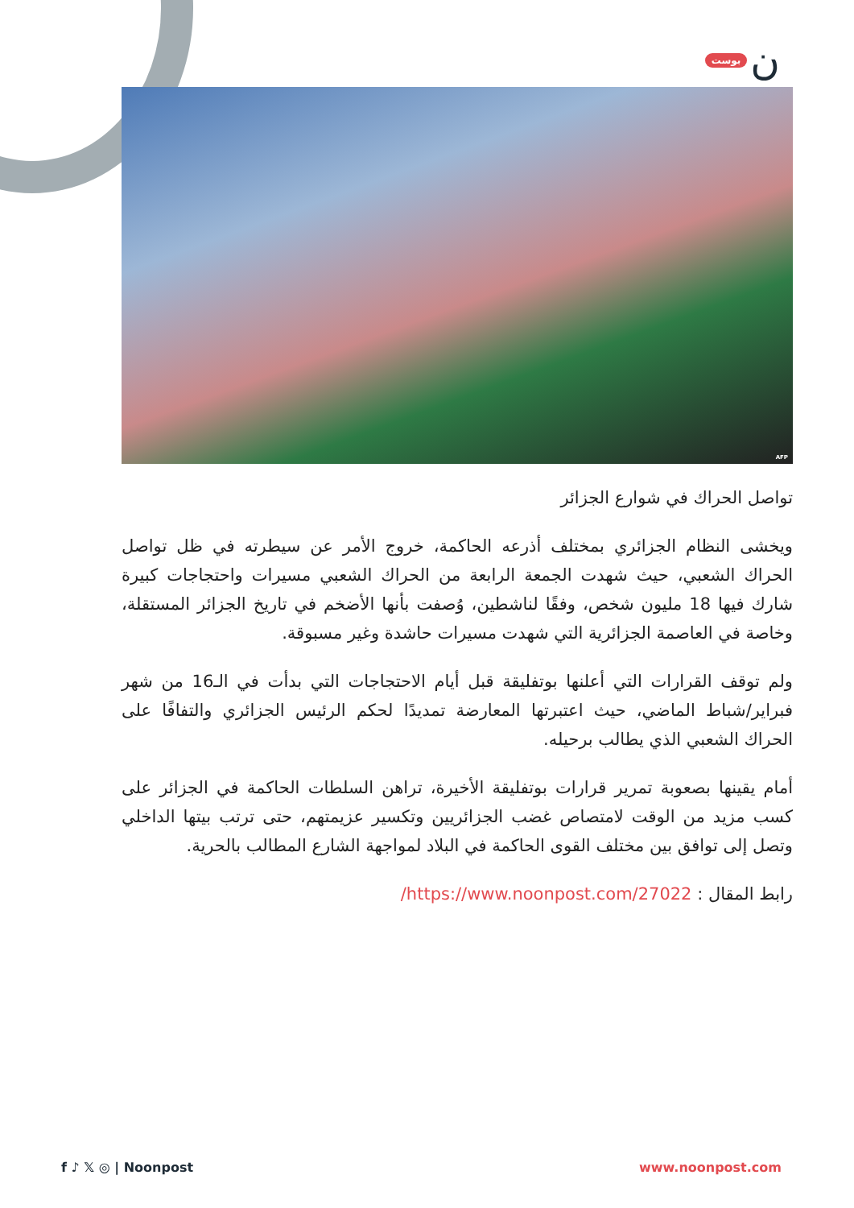بوست ن
AFP
تواصل الحراك في شوارع الجزائر
ويخشى النظام الجزائري بمختلف أذرعه الحاكمة، خروج الأمر عن سيطرته في ظل تواصل الحراك الشعبي، حيث شهدت الجمعة الرابعة من الحراك الشعبي مسيرات واحتجاجات كبيرة شارك فيها 18 مليون شخص، وفقًا لناشطين، وُصفت بأنها الأضخم في تاريخ الجزائر المستقلة، وخاصة في العاصمة الجزائرية التي شهدت مسيرات حاشدة وغير مسبوقة.
ولم توقف القرارات التي أعلنها بوتفليقة قبل أيام الاحتجاجات التي بدأت في الـ16 من شهر فبراير/شباط الماضي، حيث اعتبرتها المعارضة تمديدًا لحكم الرئيس الجزائري والتفافًا على الحراك الشعبي الذي يطالب برحيله.
أمام يقينها بصعوبة تمرير قرارات بوتفليقة الأخيرة، تراهن السلطات الحاكمة في الجزائر على كسب مزيد من الوقت لامتصاص غضب الجزائريين وتكسير عزيمتهم، حتى ترتب بيتها الداخلي وتصل إلى توافق بين مختلف القوى الحاكمة في البلاد لمواجهة الشارع المطالب بالحرية.
رابط المقال : https://www.noonpost.com/27022/
f ♪ 𝕏 ◎ | Noonpost www.noonpost.com